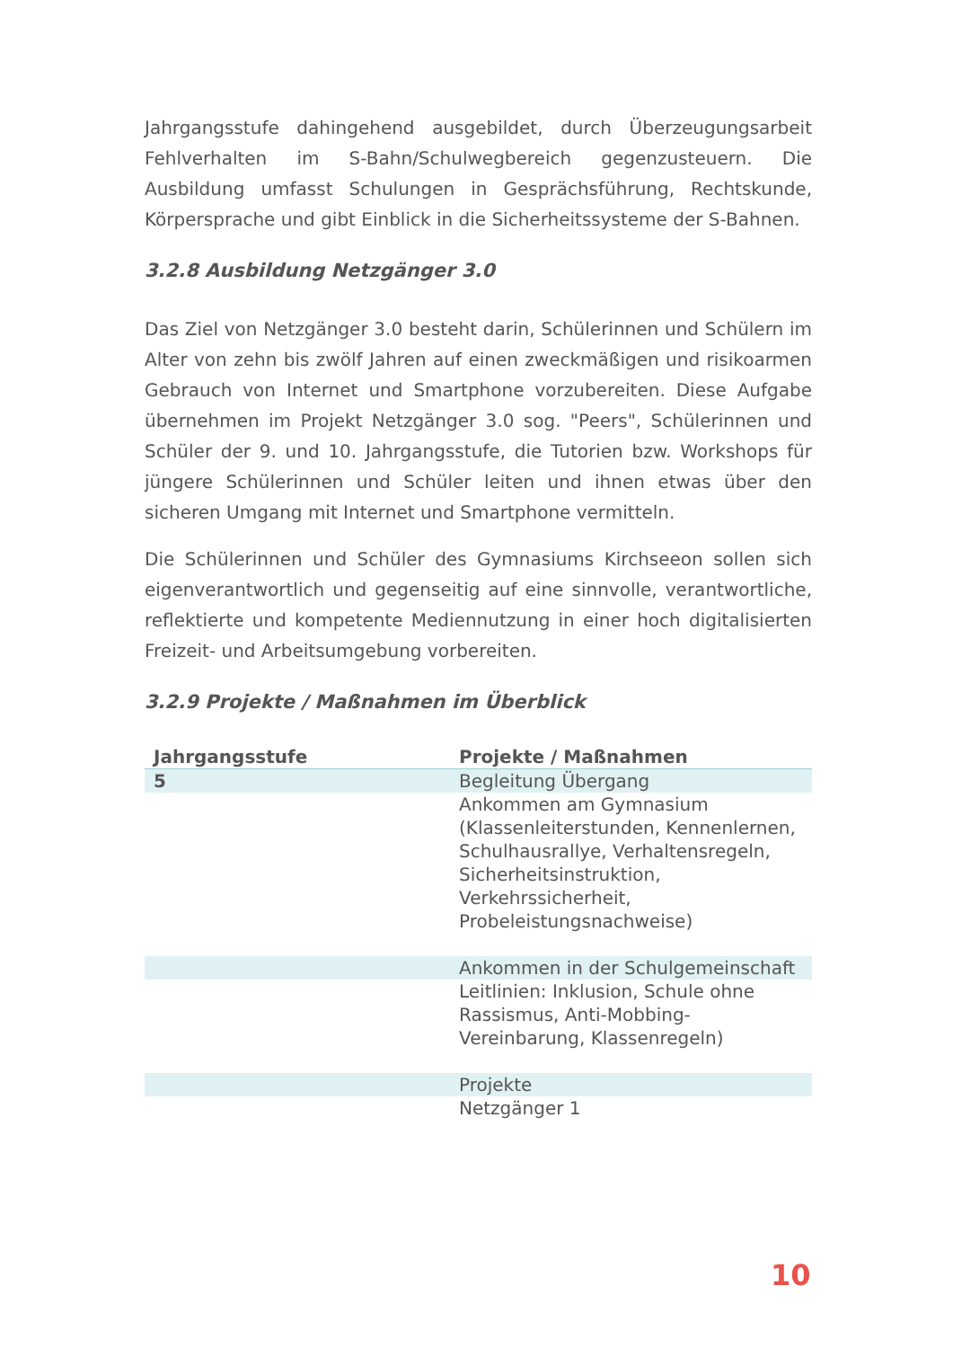Jahrgangsstufe dahingehend ausgebildet, durch Überzeugungsarbeit Fehlverhalten im S-Bahn/Schulwegbereich gegenzusteuern. Die Ausbildung umfasst Schulungen in Gesprächsführung, Rechtskunde, Körpersprache und gibt Einblick in die Sicherheitssysteme der S-Bahnen.
3.2.8 Ausbildung Netzgänger 3.0
Das Ziel von Netzgänger 3.0 besteht darin, Schülerinnen und Schülern im Alter von zehn bis zwölf Jahren auf einen zweckmäßigen und risikoarmen Gebrauch von Internet und Smartphone vorzubereiten. Diese Aufgabe übernehmen im Projekt Netzgänger 3.0 sog. "Peers", Schülerinnen und Schüler der 9. und 10. Jahrgangsstufe, die Tutorien bzw. Workshops für jüngere Schülerinnen und Schüler leiten und ihnen etwas über den sicheren Umgang mit Internet und Smartphone vermitteln.
Die Schülerinnen und Schüler des Gymnasiums Kirchseeon sollen sich eigenverantwortlich und gegenseitig auf eine sinnvolle, verantwortliche, reflektierte und kompetente Mediennutzung in einer hoch digitalisierten Freizeit- und Arbeitsumgebung vorbereiten.
3.2.9 Projekte / Maßnahmen im Überblick
| Jahrgangsstufe | Projekte / Maßnahmen |
| --- | --- |
| 5 | Begleitung Übergang |
| | Ankommen am Gymnasium (Klassenleiterstunden, Kennenlernen, Schulhausrallye, Verhaltensregeln, Sicherheitsinstruktion, Verkehrssicherheit, Probeleistungsnachweise) |
| | Ankommen in der Schulgemeinschaft |
| | Leitlinien: Inklusion, Schule ohne Rassismus, Anti-Mobbing-Vereinbarung, Klassenregeln) |
| | Projekte |
| | Netzgänger 1 |
10